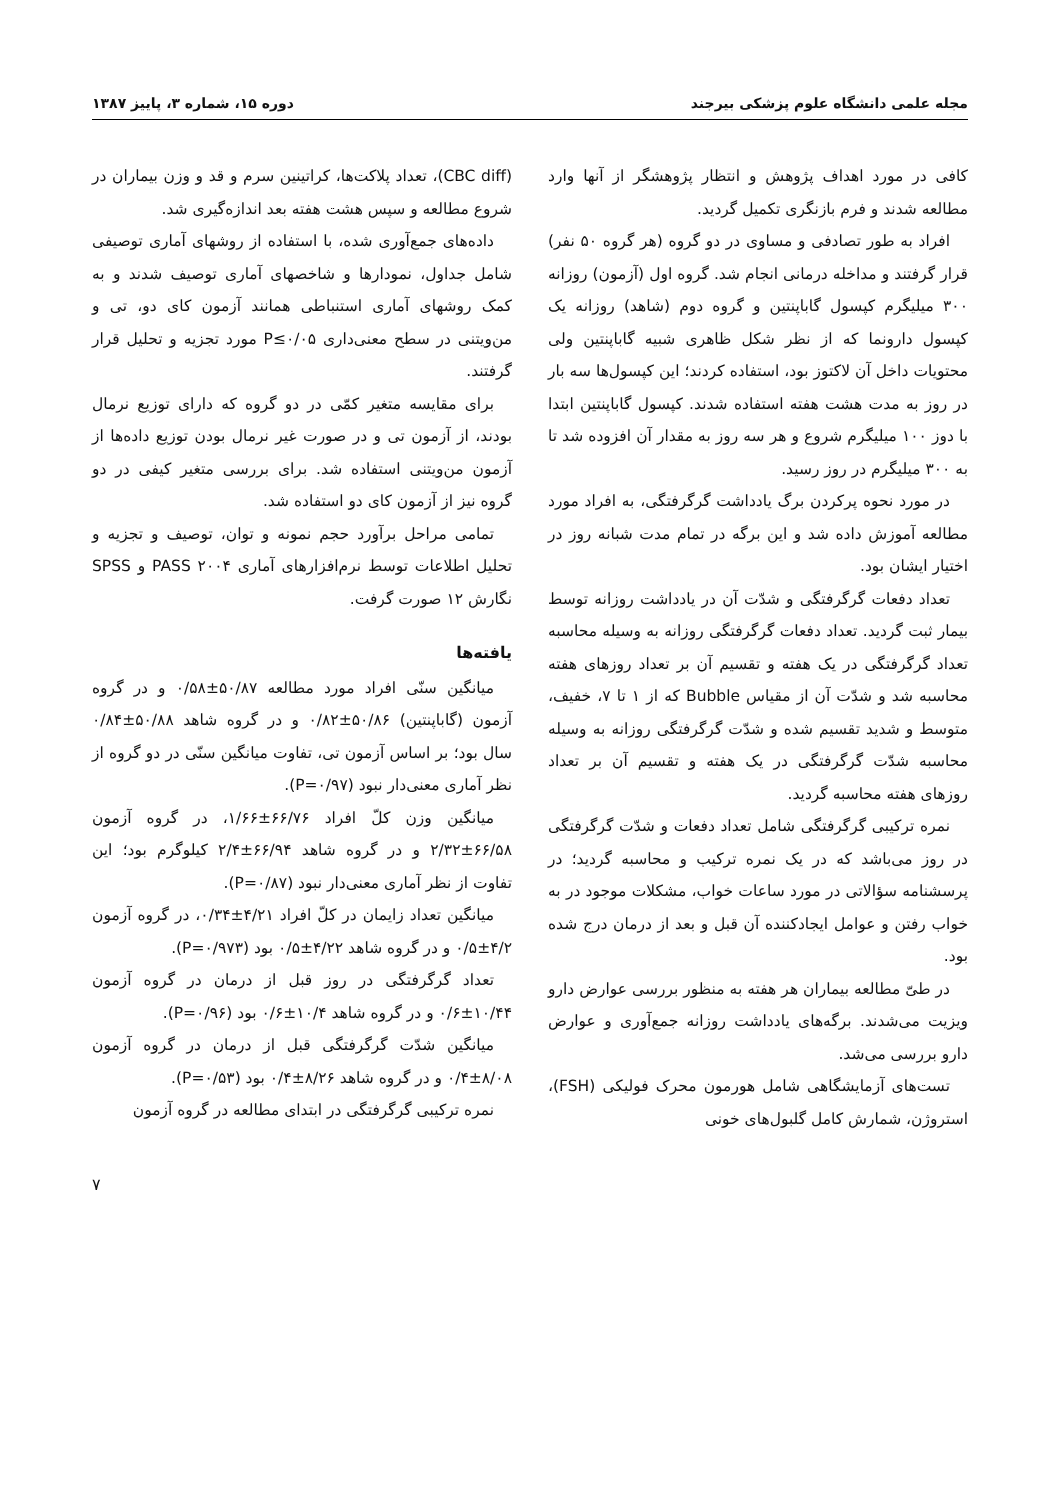مجله علمی دانشگاه علوم پزشکی بیرجند دوره ۱۵، شماره ۳، پاییز ۱۳۸۷
کافی در مورد اهداف پژوهش و انتظار پژوهشگر از آنها وارد مطالعه شدند و فرم بازنگری تکمیل گردید.
افراد به طور تصادفی و مساوی در دو گروه (هر گروه ۵۰ نفر) قرار گرفتند و مداخله درمانی انجام شد. گروه اول (آزمون) روزانه ۳۰۰ میلیگرم کپسول گاباپنتین و گروه دوم (شاهد) روزانه یک کپسول دارونما که از نظر شکل ظاهری شبیه گاباپنتین ولی محتویات داخل آن لاکتوز بود، استفاده کردند؛ این کپسول‌ها سه بار در روز به مدت هشت هفته استفاده شدند. کپسول گاباپنتین ابتدا با دوز ۱۰۰ میلیگرم شروع و هر سه روز به مقدار آن افزوده شد تا به ۳۰۰ میلیگرم در روز رسید.
در مورد نحوه پرکردن برگ یادداشت گرگرفتگی، به افراد مورد مطالعه آموزش داده شد و این برگه در تمام مدت شبانه روز در اختیار ایشان بود.
تعداد دفعات گرگرفتگی و شدّت آن در یادداشت روزانه توسط بیمار ثبت گردید. تعداد دفعات گرگرفتگی روزانه به وسیله محاسبه تعداد گرگرفتگی در یک هفته و تقسیم آن بر تعداد روزهای هفته محاسبه شد و شدّت آن از مقیاس Bubble که از ۱ تا ۷، خفیف، متوسط و شدید تقسیم شده و شدّت گرگرفتگی روزانه به وسیله محاسبه شدّت گرگرفتگی در یک هفته و تقسیم آن بر تعداد روزهای هفته محاسبه گردید.
نمره ترکیبی گرگرفتگی شامل تعداد دفعات و شدّت گرگرفتگی در روز می‌باشد که در یک نمره ترکیب و محاسبه گردید؛ در پرسشنامه سؤالاتی در مورد ساعات خواب، مشکلات موجود در به خواب رفتن و عوامل ایجادکننده آن قبل و بعد از درمان درج شده بود.
در طیّ مطالعه بیماران هر هفته به منظور بررسی عوارض دارو ویزیت می‌شدند. برگه‌های یادداشت روزانه جمع‌آوری و عوارض دارو بررسی می‌شد.
تست‌های آزمایشگاهی شامل هورمون محرک فولیکی (FSH)، استروژن، شمارش کامل گلبول‌های خونی
(CBC diff)، تعداد پلاکت‌ها، کراتینین سرم و قد و وزن بیماران در شروع مطالعه و سپس هشت هفته بعد اندازه‌گیری شد.
داده‌های جمع‌آوری شده، با استفاده از روشهای آماری توصیفی شامل جداول، نمودارها و شاخصهای آماری توصیف شدند و به کمک روشهای آماری استنباطی همانند آزمون کای دو، تی و من‌ویتنی در سطح معنی‌داری P≤۰/۰۵ مورد تجزیه و تحلیل قرار گرفتند.
برای مقایسه متغیر کمّی در دو گروه که دارای توزیع نرمال بودند، از آزمون تی و در صورت غیر نرمال بودن توزیع داده‌ها از آزمون من‌ویتنی استفاده شد. برای بررسی متغیر کیفی در دو گروه نیز از آزمون کای دو استفاده شد.
تمامی مراحل برآورد حجم نمونه و توان، توصیف و تجزیه و تحلیل اطلاعات توسط نرم‌افزارهای آماری PASS ۲۰۰۴ و SPSS نگارش ۱۲ صورت گرفت.
یافته‌ها
میانگین سنّی افراد مورد مطالعه ۵۰/۸۷±۰/۵۸ و در گروه آزمون (گاباپنتین) ۵۰/۸۶±۰/۸۲ و در گروه شاهد ۵۰/۸۸±۰/۸۴ سال بود؛ بر اساس آزمون تی، تفاوت میانگین سنّی در دو گروه از نظر آماری معنی‌دار نبود (P=۰/۹۷).
میانگین وزن کلّ افراد ۶۶/۷۶±۱/۶۶، در گروه آزمون ۶۶/۵۸±۲/۳۲ و در گروه شاهد ۶۶/۹۴±۲/۴ کیلوگرم بود؛ این تفاوت از نظر آماری معنی‌دار نبود (P=۰/۸۷).
میانگین تعداد زایمان در کلّ افراد ۴/۲۱±۰/۳۴، در گروه آزمون ۴/۲±۰/۵ و در گروه شاهد ۴/۲۲±۰/۵ بود (P=۰/۹۷۳).
تعداد گرگرفتگی در روز قبل از درمان در گروه آزمون ۱۰/۴۴±۰/۶ و در گروه شاهد ۱۰/۴±۰/۶ بود (P=۰/۹۶).
میانگین شدّت گرگرفتگی قبل از درمان در گروه آزمون ۸/۰۸±۰/۴ و در گروه شاهد ۸/۲۶±۰/۴ بود (P=۰/۵۳).
نمره ترکیبی گرگرفتگی در ابتدای مطالعه در گروه آزمون
۷